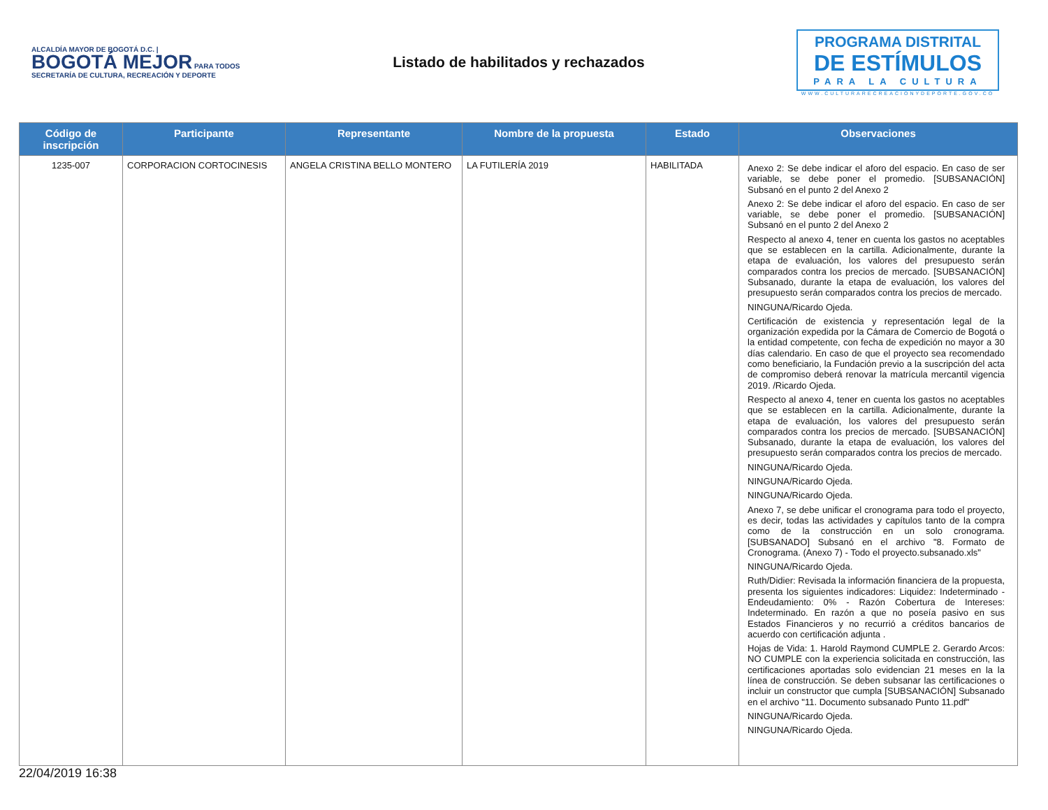ALCALDÍA MAYOR DE BOGOTÁ D.C. | BOGOTÁ MEJOR PARA TODOS
SECRETARÍA DE CULTURA, RECREACIÓN Y DEPORTE
Listado de habilitados y rechazados
PROGRAMA DISTRITAL
DE ESTÍMULOS
PARA LA CULTURA
WWW.CULTURARECREACIONYDEPORTE.GOV.CO
| Código de inscripción | Participante | Representante | Nombre de la propuesta | Estado | Observaciones |
| --- | --- | --- | --- | --- | --- |
| 1235-007 | CORPORACION CORTOCINESIS | ANGELA CRISTINA BELLO MONTERO | LA FUTILERÍA 2019 | HABILITADA | Anexo 2: Se debe indicar el aforo del espacio. En caso de ser variable, se debe poner el promedio. [SUBSANACIÓN] Subsanó en el punto 2 del Anexo 2 Anexo 2: Se debe indicar el aforo del espacio. En caso de ser variable, se debe poner el promedio. [SUBSANACIÓN] Subsanó en el punto 2 del Anexo 2 Respecto al anexo 4, tener en cuenta los gastos no aceptables que se establecen en la cartilla. Adicionalmente, durante la etapa de evaluación, los valores del presupuesto serán comparados contra los precios de mercado. [SUBSANACIÓN] Subsanado, durante la etapa de evaluación, los valores del presupuesto serán comparados contra los precios de mercado. NINGUNA/Ricardo Ojeda. Certificación de existencia y representación legal de la organización expedida por la Cámara de Comercio de Bogotá o la entidad competente, con fecha de expedición no mayor a 30 días calendario. En caso de que el proyecto sea recomendado como beneficiario, la Fundación previo a la suscripción del acta de compromiso deberá renovar la matrícula mercantil vigencia 2019. /Ricardo Ojeda. Respecto al anexo 4, tener en cuenta los gastos no aceptables que se establecen en la cartilla. Adicionalmente, durante la etapa de evaluación, los valores del presupuesto serán comparados contra los precios de mercado. [SUBSANACIÓN] Subsanado, durante la etapa de evaluación, los valores del presupuesto serán comparados contra los precios de mercado. NINGUNA/Ricardo Ojeda. NINGUNA/Ricardo Ojeda. NINGUNA/Ricardo Ojeda. Anexo 7, se debe unificar el cronograma para todo el proyecto, es decir, todas las actividades y capítulos tanto de la compra como de la construcción en un solo cronograma. [SUBSANADO] Subsanó en el archivo "8. Formato de Cronograma. (Anexo 7) - Todo el proyecto.subsanado.xls" NINGUNA/Ricardo Ojeda. Ruth/Didier: Revisada la información financiera de la propuesta, presenta los siguientes indicadores: Liquidez: Indeterminado - Endeudamiento: 0% - Razón Cobertura de Intereses: Indeterminado. En razón a que no poseía pasivo en sus Estados Financieros y no recurrió a créditos bancarios de acuerdo con certificación adjunta . Hojas de Vida: 1. Harold Raymond CUMPLE 2. Gerardo Arcos: NO CUMPLE con la experiencia solicitada en construcción, las certificaciones aportadas solo evidencian 21 meses en la la línea de construcción. Se deben subsanar las certificaciones o incluir un constructor que cumpla [SUBSANACIÓN] Subsanado en el archivo "11. Documento subsanado Punto 11.pdf" NINGUNA/Ricardo Ojeda. NINGUNA/Ricardo Ojeda. |
22/04/2019 16:38